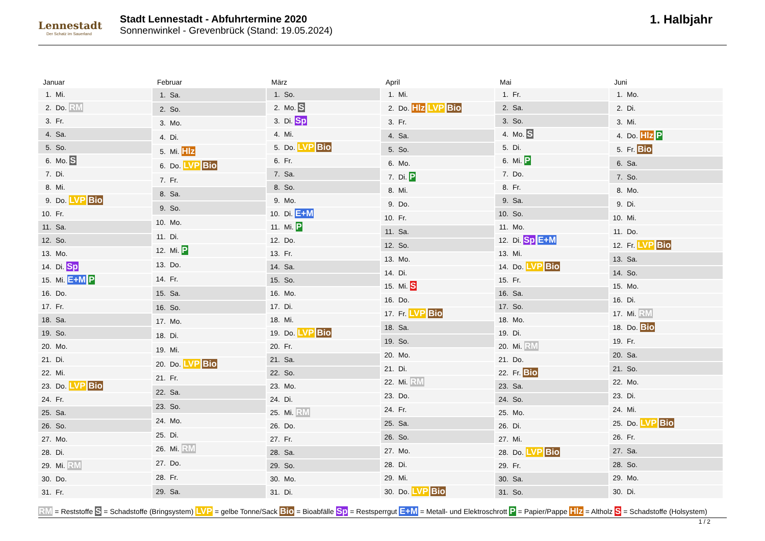Lennestadt
Der Schatz im Sauerland
Stadt Lennestadt - Abfuhrtermine 2020
Sonnenwinkel - Grevenbrück (Stand: 19.05.2024)
1. Halbjahr
Januar
| 1. | Mi. |
| 2. | Do. RM |
| 3. | Fr. |
| 4. | Sa. |
| 5. | So. |
| 6. | Mo. S |
| 7. | Di. |
| 8. | Mi. |
| 9. | Do. LVP Bio |
| 10. | Fr. |
| 11. | Sa. |
| 12. | So. |
| 13. | Mo. |
| 14. | Di. Sp |
| 15. | Mi. E+M P |
| 16. | Do. |
| 17. | Fr. |
| 18. | Sa. |
| 19. | So. |
| 20. | Mo. |
| 21. | Di. |
| 22. | Mi. |
| 23. | Do. LVP Bio |
| 24. | Fr. |
| 25. | Sa. |
| 26. | So. |
| 27. | Mo. |
| 28. | Di. |
| 29. | Mi. RM |
| 30. | Do. |
| 31. | Fr. |
Februar
| 1. | Sa. |
| 2. | So. |
| 3. | Mo. |
| 4. | Di. |
| 5. | Mi. Hlz |
| 6. | Do. LVP Bio |
| 7. | Fr. |
| 8. | Sa. |
| 9. | So. |
| 10. | Mo. |
| 11. | Di. |
| 12. | Mi. P |
| 13. | Do. |
| 14. | Fr. |
| 15. | Sa. |
| 16. | So. |
| 17. | Mo. |
| 18. | Di. |
| 19. | Mi. |
| 20. | Do. LVP Bio |
| 21. | Fr. |
| 22. | Sa. |
| 23. | So. |
| 24. | Mo. |
| 25. | Di. |
| 26. | Mi. RM |
| 27. | Do. |
| 28. | Fr. |
| 29. | Sa. |
März
| 1. | So. |
| 2. | Mo. S |
| 3. | Di. Sp |
| 4. | Mi. |
| 5. | Do. LVP Bio |
| 6. | Fr. |
| 7. | Sa. |
| 8. | So. |
| 9. | Mo. |
| 10. | Di. E+M |
| 11. | Mi. P |
| 12. | Do. |
| 13. | Fr. |
| 14. | Sa. |
| 15. | So. |
| 16. | Mo. |
| 17. | Di. |
| 18. | Mi. |
| 19. | Do. LVP Bio |
| 20. | Fr. |
| 21. | Sa. |
| 22. | So. |
| 23. | Mo. |
| 24. | Di. |
| 25. | Mi. RM |
| 26. | Do. |
| 27. | Fr. |
| 28. | Sa. |
| 29. | So. |
| 30. | Mo. |
| 31. | Di. |
April
| 1. | Mi. |
| 2. | Do. Hlz LVP Bio |
| 3. | Fr. |
| 4. | Sa. |
| 5. | So. |
| 6. | Mo. |
| 7. | Di. P |
| 8. | Mi. |
| 9. | Do. |
| 10. | Fr. |
| 11. | Sa. |
| 12. | So. |
| 13. | Mo. |
| 14. | Di. |
| 15. | Mi. S |
| 16. | Do. |
| 17. | Fr. LVP Bio |
| 18. | Sa. |
| 19. | So. |
| 20. | Mo. |
| 21. | Di. |
| 22. | Mi. RM |
| 23. | Do. |
| 24. | Fr. |
| 25. | Sa. |
| 26. | So. |
| 27. | Mo. |
| 28. | Di. |
| 29. | Mi. |
| 30. | Do. LVP Bio |
Mai
| 1. | Fr. |
| 2. | Sa. |
| 3. | So. |
| 4. | Mo. S |
| 5. | Di. |
| 6. | Mi. P |
| 7. | Do. |
| 8. | Fr. |
| 9. | Sa. |
| 10. | So. |
| 11. | Mo. |
| 12. | Di. Sp E+M |
| 13. | Mi. |
| 14. | Do. LVP Bio |
| 15. | Fr. |
| 16. | Sa. |
| 17. | So. |
| 18. | Mo. |
| 19. | Di. |
| 20. | Mi. RM |
| 21. | Do. |
| 22. | Fr. Bio |
| 23. | Sa. |
| 24. | So. |
| 25. | Mo. |
| 26. | Di. |
| 27. | Mi. |
| 28. | Do. LVP Bio |
| 29. | Fr. |
| 30. | Sa. |
| 31. | So. |
Juni
| 1. | Mo. |
| 2. | Di. |
| 3. | Mi. |
| 4. | Do. Hlz P |
| 5. | Fr. Bio |
| 6. | Sa. |
| 7. | So. |
| 8. | Mo. |
| 9. | Di. |
| 10. | Mi. |
| 11. | Do. |
| 12. | Fr. LVP Bio |
| 13. | Sa. |
| 14. | So. |
| 15. | Mo. |
| 16. | Di. |
| 17. | Mi. RM |
| 18. | Do. Bio |
| 19. | Fr. |
| 20. | Sa. |
| 21. | So. |
| 22. | Mo. |
| 23. | Di. |
| 24. | Mi. |
| 25. | Do. LVP Bio |
| 26. | Fr. |
| 27. | Sa. |
| 28. | So. |
| 29. | Mo. |
| 30. | Di. |
RM = Reststoffe S = Schadstoffe (Bringsystem) LVP = gelbe Tonne/Sack Bio = Bioabfälle Sp = Restsperrgut E+M = Metall- und Elektroschrott P = Papier/Pappe Hlz = Altholz S = Schadstoffe (Holsystem)
1 / 2